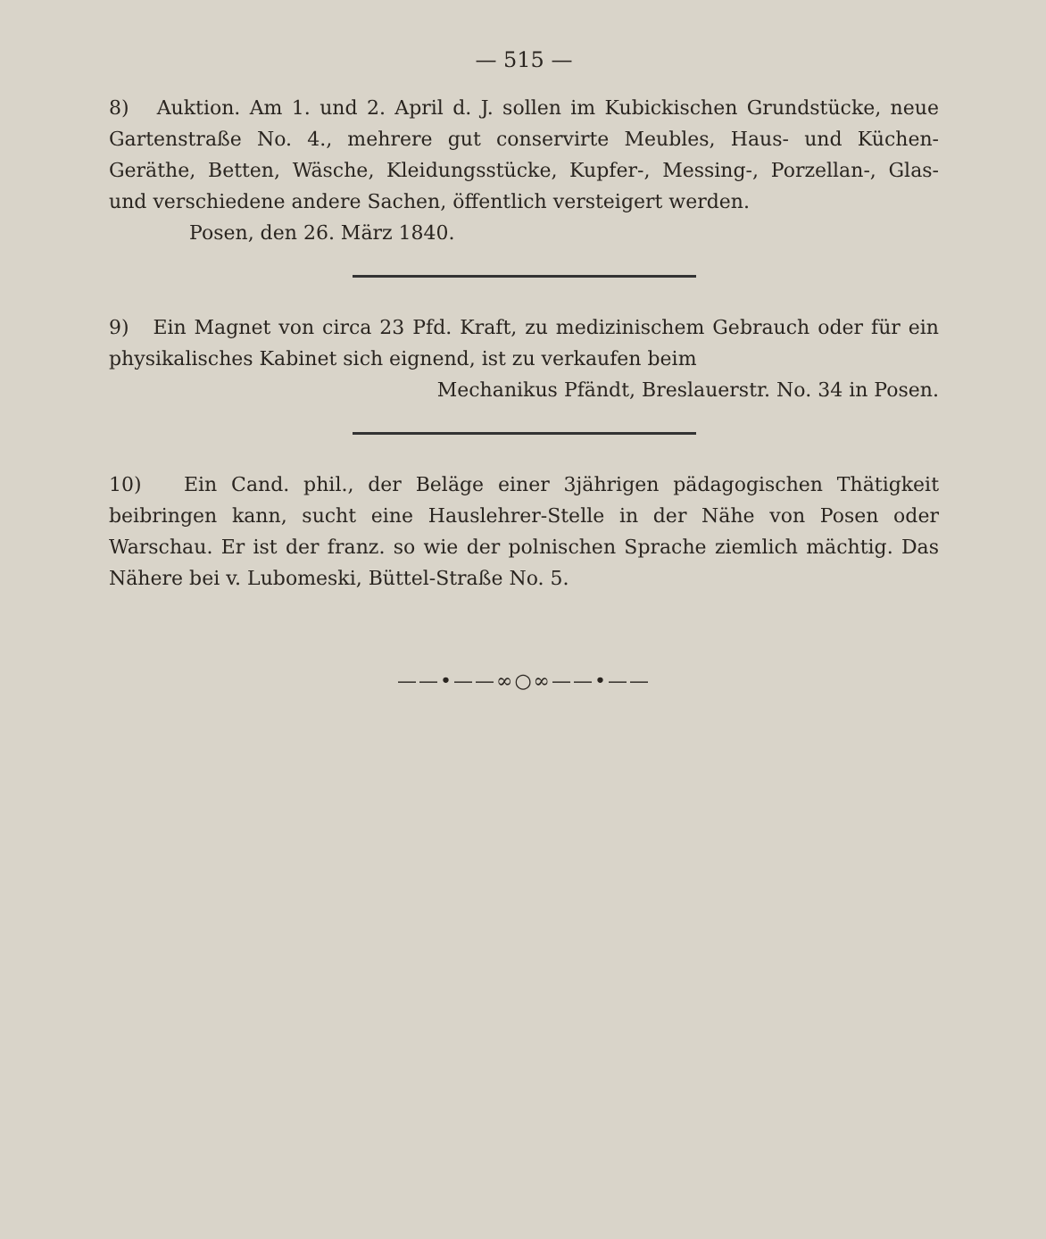— 515 —
8) Auktion. Am 1. und 2. April d. J. sollen im Kubickischen Grundstücke, neue Gartenstraße No. 4., mehrere gut conservirte Meubles, Haus- und Küchen-Geräthe, Betten, Wäsche, Kleidungsstücke, Kupfer-, Messing-, Porzellan-, Glas- und verschiedene andere Sachen, öffentlich versteigert werden.
Posen, den 26. März 1840.
9) Ein Magnet von circa 23 Pfd. Kraft, zu medizinischem Gebrauch oder für ein physikalisches Kabinet sich eignend, ist zu verkaufen beim
Mechanikus Pfändt, Breslauerstr. No. 34 in Posen.
10) Ein Cand. phil., der Beläge einer 3jährigen pädagogischen Thätigkeit beibringen kann, sucht eine Hauslehrer-Stelle in der Nähe von Posen oder Warschau. Er ist der franz. so wie der polnischen Sprache ziemlich mächtig. Das Nähere bei v. Lubomeski, Büttel-Straße No. 5.
——•——∞○∞——•——